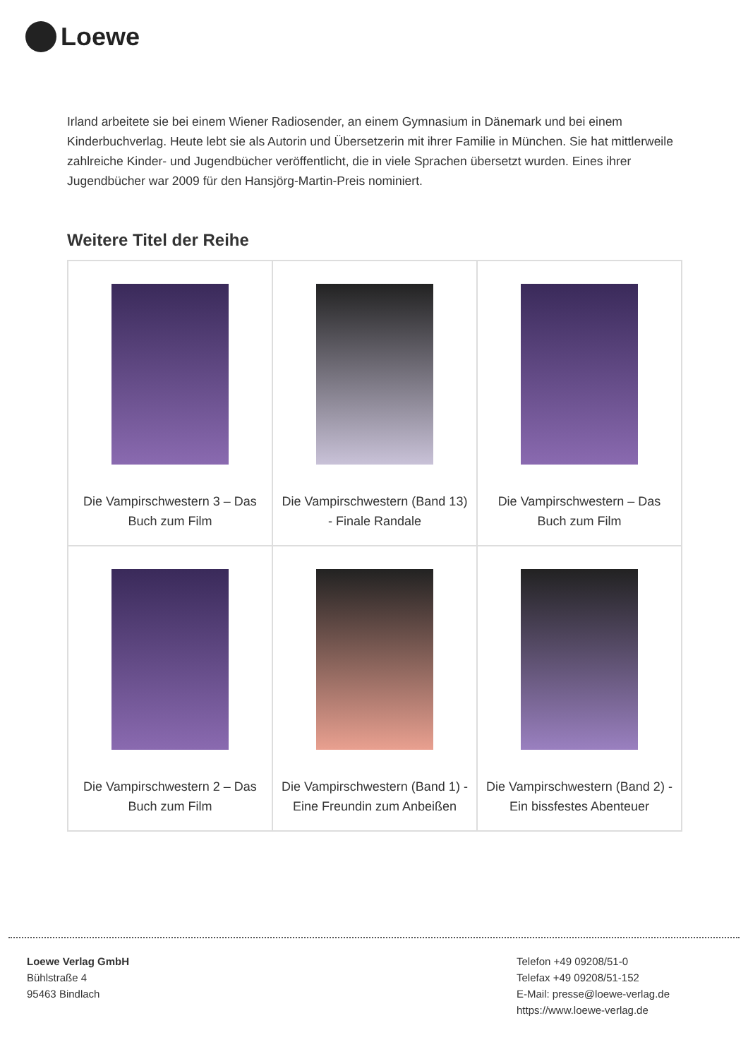Loewe
Irland arbeitete sie bei einem Wiener Radiosender, an einem Gymnasium in Dänemark und bei einem Kinderbuchverlag. Heute lebt sie als Autorin und Übersetzerin mit ihrer Familie in München. Sie hat mittlerweile zahlreiche Kinder- und Jugendbücher veröffentlicht, die in viele Sprachen übersetzt wurden. Eines ihrer Jugendbücher war 2009 für den Hansjörg-Martin-Preis nominiert.
Weitere Titel der Reihe
| Die Vampirschwestern 3 – Das Buch zum Film | Die Vampirschwestern (Band 13) - Finale Randale | Die Vampirschwestern – Das Buch zum Film |
| Die Vampirschwestern 2 – Das Buch zum Film | Die Vampirschwestern (Band 1) - Eine Freundin zum Anbeißen | Die Vampirschwestern (Band 2) - Ein bissfestes Abenteuer |
Loewe Verlag GmbH
Bühlstraße 4
95463 Bindlach
Telefon +49 09208/51-0
Telefax +49 09208/51-152
E-Mail: presse@loewe-verlag.de
https://www.loewe-verlag.de